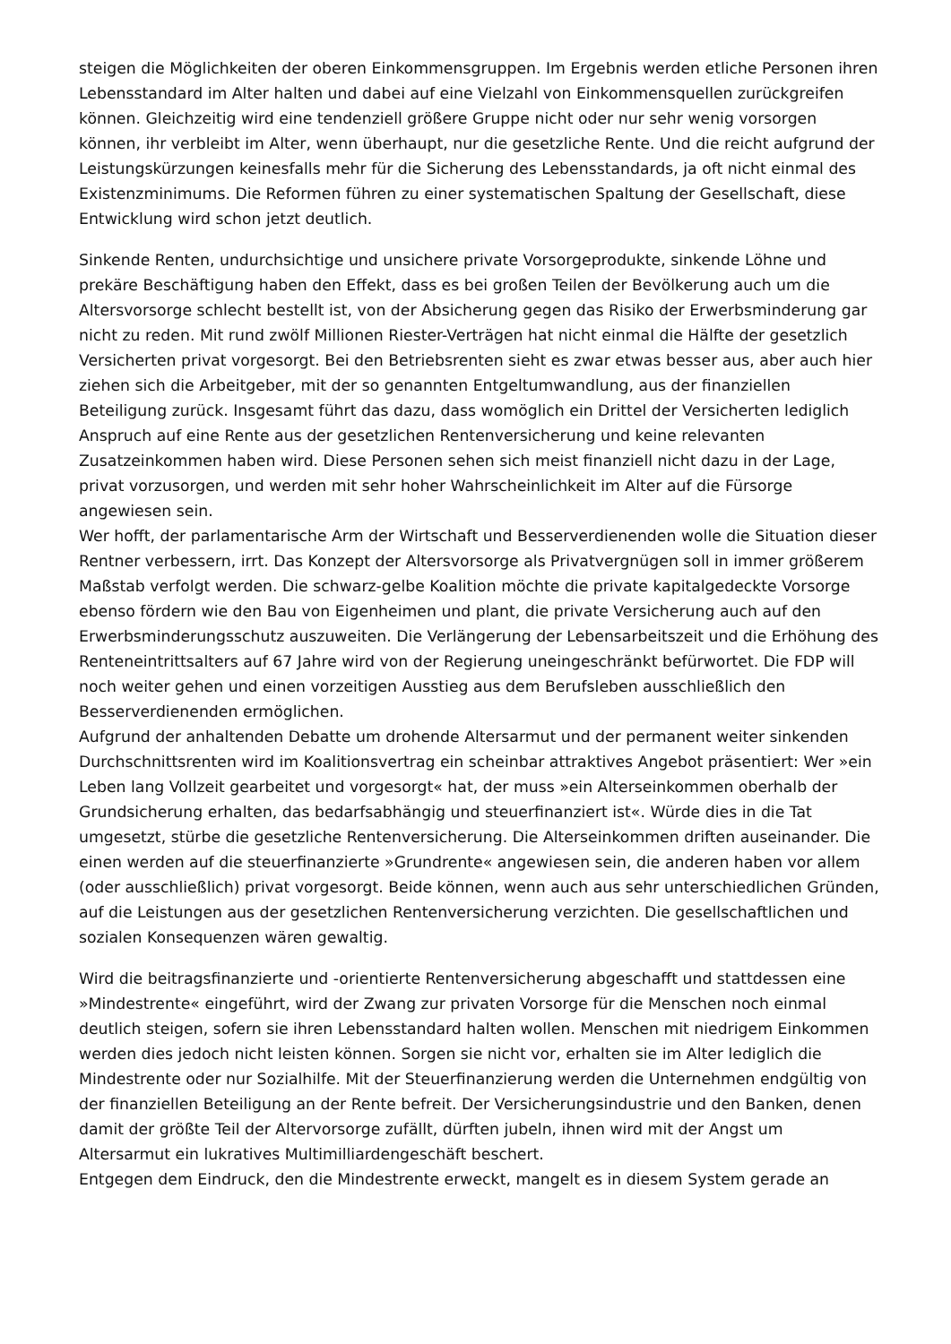steigen die Möglichkeiten der oberen Einkommensgruppen. Im Ergebnis werden etliche Personen ihren Lebensstandard im Alter halten und dabei auf eine Vielzahl von Einkommensquellen zurückgreifen können. Gleichzeitig wird eine tendenziell größere Gruppe nicht oder nur sehr wenig vorsorgen können, ihr verbleibt im Alter, wenn überhaupt, nur die gesetzliche Rente. Und die reicht aufgrund der Leistungskürzungen keinesfalls mehr für die Sicherung des Lebensstandards, ja oft nicht einmal des Existenzminimums. Die Reformen führen zu einer systematischen Spaltung der Gesellschaft, diese Entwicklung wird schon jetzt deutlich.
Sinkende Renten, undurchsichtige und unsichere private Vorsorgeprodukte, sinkende Löhne und prekäre Beschäftigung haben den Effekt, dass es bei großen Teilen der Bevölkerung auch um die Altersvorsorge schlecht bestellt ist, von der Absicherung gegen das Risiko der Erwerbsminderung gar nicht zu reden. Mit rund zwölf Millionen Riester-Verträgen hat nicht einmal die Hälfte der gesetzlich Versicherten privat vorgesorgt. Bei den Betriebsrenten sieht es zwar etwas besser aus, aber auch hier ziehen sich die Arbeitgeber, mit der so genannten Entgeltumwandlung, aus der finanziellen Beteiligung zurück. Insgesamt führt das dazu, dass womöglich ein Drittel der Versicherten lediglich Anspruch auf eine Rente aus der gesetzlichen Rentenversicherung und keine relevanten Zusatzeinkommen haben wird. Diese Personen sehen sich meist finanziell nicht dazu in der Lage, privat vorzusorgen, und werden mit sehr hoher Wahrscheinlichkeit im Alter auf die Fürsorge angewiesen sein.
Wer hofft, der parlamentarische Arm der Wirtschaft und Besserverdienenden wolle die Situation dieser Rentner verbessern, irrt. Das Konzept der Altersvorsorge als Privatvergnügen soll in immer größerem Maßstab verfolgt werden. Die schwarz-gelbe Koalition möchte die private kapitalgedeckte Vorsorge ebenso fördern wie den Bau von Eigenheimen und plant, die private Versicherung auch auf den Erwerbsminderungsschutz auszuweiten. Die Verlängerung der Lebensarbeitszeit und die Erhöhung des Renteneintrittsalters auf 67 Jahre wird von der Regierung uneingeschränkt befürwortet. Die FDP will noch weiter gehen und einen vorzeitigen Ausstieg aus dem Berufsleben ausschließlich den Besserverdienenden ermöglichen.
Aufgrund der anhaltenden Debatte um drohende Altersarmut und der permanent weiter sinkenden Durchschnittsrenten wird im Koalitionsvertrag ein scheinbar attraktives Angebot präsentiert: Wer »ein Leben lang Vollzeit gearbeitet und vorgesorgt« hat, der muss »ein Alterseinkommen oberhalb der Grundsicherung erhalten, das bedarfsabhängig und steuerfinanziert ist«. Würde dies in die Tat umgesetzt, stürbe die gesetzliche Rentenversicherung. Die Alterseinkommen driften auseinander. Die einen werden auf die steuerfinanzierte »Grundrente« angewiesen sein, die anderen haben vor allem (oder ausschließlich) privat vorgesorgt. Beide können, wenn auch aus sehr unterschiedlichen Gründen, auf die Leistungen aus der gesetzlichen Rentenversicherung verzichten. Die gesellschaftlichen und sozialen Konsequenzen wären gewaltig.
Wird die beitragsfinanzierte und -orientierte Rentenversicherung abgeschafft und stattdessen eine »Mindestrente« eingeführt, wird der Zwang zur privaten Vorsorge für die Menschen noch einmal deutlich steigen, sofern sie ihren Lebensstandard halten wollen. Menschen mit niedrigem Einkommen werden dies jedoch nicht leisten können. Sorgen sie nicht vor, erhalten sie im Alter lediglich die Mindestrente oder nur Sozialhilfe. Mit der Steuerfinanzierung werden die Unternehmen endgültig von der finanziellen Beteiligung an der Rente befreit. Der Versicherungsindustrie und den Banken, denen damit der größte Teil der Altervorsorge zufällt, dürften jubeln, ihnen wird mit der Angst um Altersarmut ein lukratives Multimilliardengeschäft beschert.
Entgegen dem Eindruck, den die Mindestrente erweckt, mangelt es in diesem System gerade an